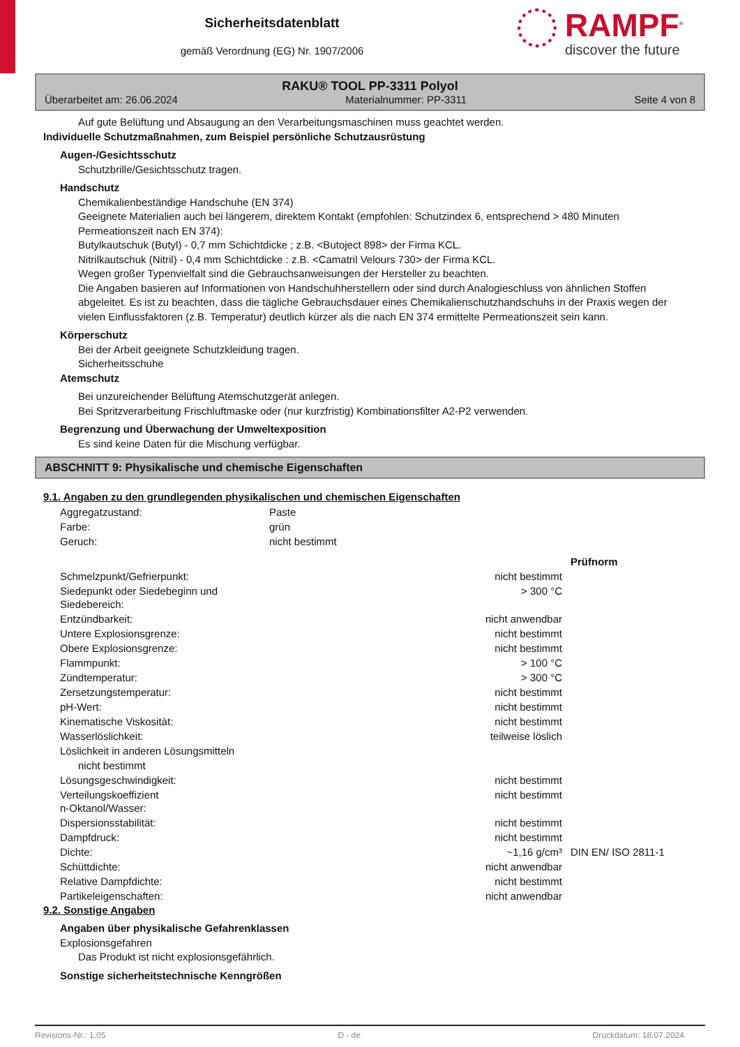Sicherheitsdatenblatt
gemäß Verordnung (EG) Nr. 1907/2006
RAMPF<sup>®</sup>
discover the future
RAKU® TOOL PP-3311 Polyol
Überarbeitet am: 26.06.2024 Materialnummer: PP-3311 Seite 4 von 8
Auf gute Belüftung und Absaugung an den Verarbeitungsmaschinen muss geachtet werden.
Individuelle Schutzmaßnahmen, zum Beispiel persönliche Schutzausrüstung
Augen-/Gesichtsschutz
Schutzbrille/Gesichtsschutz tragen.
Handschutz
Chemikalienbeständige Handschuhe (EN 374)
Geeignete Materialien auch bei längerem, direktem Kontakt (empfohlen: Schutzindex 6, entsprechend > 480 Minuten Permeationszeit nach EN 374):
Butylkautschuk (Butyl) - 0,7 mm Schichtdicke ; z.B. <Butoject 898> der Firma KCL.
Nitrilkautschuk (Nitril) - 0,4 mm Schichtdicke : z.B. <Camatril Velours 730> der Firma KCL.
Wegen großer Typenvielfalt sind die Gebrauchsanweisungen der Hersteller zu beachten.
Die Angaben basieren auf Informationen von Handschuhherstellern oder sind durch Analogieschluss von ähnlichen Stoffen abgeleitet. Es ist zu beachten, dass die tägliche Gebrauchsdauer eines Chemikalienschutzhandschuhs in der Praxis wegen der vielen Einflussfaktoren (z.B. Temperatur) deutlich kürzer als die nach EN 374 ermittelte Permeationszeit sein kann.
Körperschutz
Bei der Arbeit geeignete Schutzkleidung tragen.
Sicherheitsschuhe
Atemschutz
Bei unzureichender Belüftung Atemschutzgerät anlegen.
Bei Spritzverarbeitung Frischluftmaske oder (nur kurzfristig) Kombinationsfilter A2-P2 verwenden.
Begrenzung und Überwachung der Umweltexposition
Es sind keine Daten für die Mischung verfügbar.
ABSCHNITT 9: Physikalische und chemische Eigenschaften
9.1. Angaben zu den grundlegenden physikalischen und chemischen Eigenschaften
| Aggregatzustand: | Paste |
| Farbe: | grün |
| Geruch: | nicht bestimmt |
| | | Prüfnorm |
| Schmelzpunkt/Gefrierpunkt: | nicht bestimmt | |
| Siedepunkt oder Siedebeginn und Siedebereich: | > 300 °C | |
| Entzündbarkeit: | nicht anwendbar | |
| Untere Explosionsgrenze: | nicht bestimmt | |
| Obere Explosionsgrenze: | nicht bestimmt | |
| Flammpunkt: | > 100 °C | |
| Zündtemperatur: | > 300 °C | |
| Zersetzungstemperatur: | nicht bestimmt | |
| pH-Wert: | nicht bestimmt | |
| Kinematische Viskosität: | nicht bestimmt | |
| Wasserlöslichkeit: | teilweise löslich | |
| Löslichkeit in anderen Lösungsmitteln | | |
| nicht bestimmt | | |
| Lösungsgeschwindigkeit: | nicht bestimmt | |
| Verteilungskoeffizient n-Oktanol/Wasser: | nicht bestimmt | |
| Dispersionsstabilität: | nicht bestimmt | |
| Dampfdruck: | nicht bestimmt | |
| Dichte: | ~1,16 g/cm³ | DIN EN/ ISO 2811-1 |
| Schüttdichte: | nicht anwendbar | |
| Relative Dampfdichte: | nicht bestimmt | |
| Partikeleigenschaften: | nicht anwendbar | |
9.2. Sonstige Angaben
Angaben über physikalische Gefahrenklassen
Explosionsgefahren
Das Produkt ist nicht explosionsgefährlich.
Sonstige sicherheitstechnische Kenngrößen
Revisions-Nr.: 1,05 D - de Druckdatum: 18.07.2024